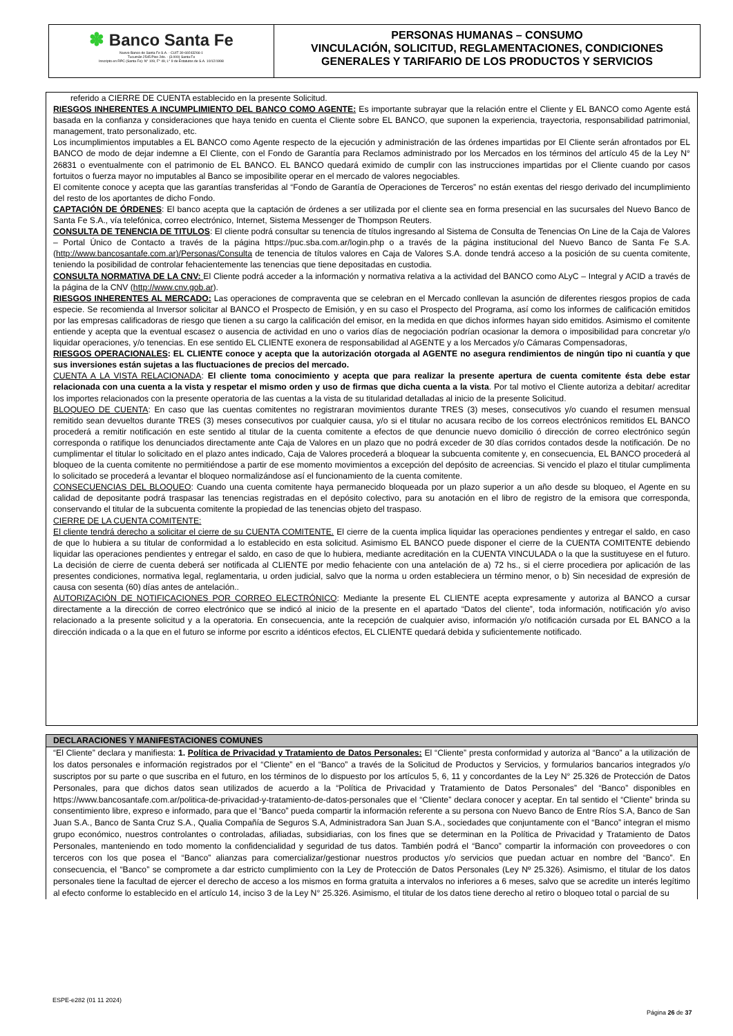✽ Banco Santa Fe
Nuevo Banco de Santa Fe S.A. - CUIT 30-69243266-1
Tucumán 2545 Piso 2do. - (3.000) Santa Fe
Inscripto en RPC (Santa Fe): N° 109, F° 49, L° 9 de Estatutos de S.A. 10/12/1998
PERSONAS HUMANAS – CONSUMO
VINCULACIÓN, SOLICITUD, REGLAMENTACIONES, CONDICIONES
GENERALES Y TARIFARIO DE LOS PRODUCTOS Y SERVICIOS
referido a CIERRE DE CUENTA establecido en la presente Solicitud.
RIESGOS INHERENTES A INCUMPLIMIENTO DEL BANCO COMO AGENTE: Es importante subrayar que la relación entre el Cliente y EL BANCO como Agente está basada en la confianza y consideraciones que haya tenido en cuenta el Cliente sobre EL BANCO, que suponen la experiencia, trayectoria, responsabilidad patrimonial, management, trato personalizado, etc.
Los incumplimientos imputables a EL BANCO como Agente respecto de la ejecución y administración de las órdenes impartidas por El Cliente serán afrontados por EL BANCO de modo de dejar indemne a El Cliente, con el Fondo de Garantía para Reclamos administrado por los Mercados en los términos del artículo 45 de la Ley N° 26831 o eventualmente con el patrimonio de EL BANCO. EL BANCO quedará eximido de cumplir con las instrucciones impartidas por el Cliente cuando por casos fortuitos o fuerza mayor no imputables al Banco se imposibilite operar en el mercado de valores negociables.
El comitente conoce y acepta que las garantías transferidas al “Fondo de Garantía de Operaciones de Terceros” no están exentas del riesgo derivado del incumplimiento del resto de los aportantes de dicho Fondo.
CAPTACIÓN DE ÓRDENES: El banco acepta que la captación de órdenes a ser utilizada por el cliente sea en forma presencial en las sucursales del Nuevo Banco de Santa Fe S.A., vía telefónica, correo electrónico, Internet, Sistema Messenger de Thompson Reuters.
CONSULTA DE TENENCIA DE TITULOS: El cliente podrá consultar su tenencia de títulos ingresando al Sistema de Consulta de Tenencias On Line de la Caja de Valores – Portal Único de Contacto a través de la página https://puc.sba.com.ar/login.php o a través de la página institucional del Nuevo Banco de Santa Fe S.A. (http://www.bancosantafe.com.ar)/Personas/Consulta de tenencia de títulos valores en Caja de Valores S.A. donde tendrá acceso a la posición de su cuenta comitente, teniendo la posibilidad de controlar fehacientemente las tenencias que tiene depositadas en custodia.
CONSULTA NORMATIVA DE LA CNV: El Cliente podrá acceder a la información y normativa relativa a la actividad del BANCO como ALyC – Integral y ACID a través de la página de la CNV (http://www.cnv.gob.ar).
RIESGOS INHERENTES AL MERCADO: Las operaciones de compraventa que se celebran en el Mercado conllevan la asunción de diferentes riesgos propios de cada especie. Se recomienda al Inversor solicitar al BANCO el Prospecto de Emisión, y en su caso el Prospecto del Programa, así como los informes de calificación emitidos por las empresas calificadoras de riesgo que tienen a su cargo la calificación del emisor, en la medida en que dichos informes hayan sido emitidos. Asimismo el comitente entiende y acepta que la eventual escasez o ausencia de actividad en uno o varios días de negociación podrían ocasionar la demora o imposibilidad para concretar y/o liquidar operaciones, y/o tenencias. En ese sentido EL CLIENTE exonera de responsabilidad al AGENTE y a los Mercados y/o Cámaras Compensadoras,
RIESGOS OPERACIONALES: EL CLIENTE conoce y acepta que la autorización otorgada al AGENTE no asegura rendimientos de ningún tipo ni cuantía y que sus inversiones están sujetas a las fluctuaciones de precios del mercado.
CUENTA A LA VISTA RELACIONADA: El cliente toma conocimiento y acepta que para realizar la presente apertura de cuenta comitente ésta debe estar relacionada con una cuenta a la vista y respetar el mismo orden y uso de firmas que dicha cuenta a la vista. Por tal motivo el Cliente autoriza a debitar/ acreditar los importes relacionados con la presente operatoria de las cuentas a la vista de su titularidad detalladas al inicio de la presente Solicitud.
BLOQUEO DE CUENTA: En caso que las cuentas comitentes no registraran movimientos durante TRES (3) meses, consecutivos y/o cuando el resumen mensual remitido sean devueltos durante TRES (3) meses consecutivos por cualquier causa, y/o si el titular no acusara recibo de los correos electrónicos remitidos EL BANCO procederá a remitir notificación en este sentido al titular de la cuenta comitente a efectos de que denuncie nuevo domicilio ó dirección de correo electrónico según corresponda o ratifique los denunciados directamente ante Caja de Valores en un plazo que no podrá exceder de 30 días corridos contados desde la notificación. De no cumplimentar el titular lo solicitado en el plazo antes indicado, Caja de Valores procederá a bloquear la subcuenta comitente y, en consecuencia, EL BANCO procederá al bloqueo de la cuenta comitente no permitiéndose a partir de ese momento movimientos a excepción del depósito de acreencias. Si vencido el plazo el titular cumplimenta lo solicitado se procederá a levantar el bloqueo normalizándose así el funcionamiento de la cuenta comitente.
CONSECUENCIAS DEL BLOQUEO: Cuando una cuenta comitente haya permanecido bloqueada por un plazo superior a un año desde su bloqueo, el Agente en su calidad de depositante podrá traspasar las tenencias registradas en el depósito colectivo, para su anotación en el libro de registro de la emisora que corresponda, conservando el titular de la subcuenta comitente la propiedad de las tenencias objeto del traspaso.
CIERRE DE LA CUENTA COMITENTE:
El cliente tendrá derecho a solicitar el cierre de su CUENTA COMITENTE. El cierre de la cuenta implica liquidar las operaciones pendientes y entregar el saldo, en caso de que lo hubiera a su titular de conformidad a lo establecido en esta solicitud. Asimismo EL BANCO puede disponer el cierre de la CUENTA COMITENTE debiendo liquidar las operaciones pendientes y entregar el saldo, en caso de que lo hubiera, mediante acreditación en la CUENTA VINCULADA o la que la sustituyese en el futuro. La decisión de cierre de cuenta deberá ser notificada al CLIENTE por medio fehaciente con una antelación de a) 72 hs., si el cierre procediera por aplicación de las presentes condiciones, normativa legal, reglamentaria, u orden judicial, salvo que la norma u orden estableciera un término menor, o b) Sin necesidad de expresión de causa con sesenta (60) días antes de antelación..
AUTORIZACIÓN DE NOTIFICACIONES POR CORREO ELECTRÓNICO: Mediante la presente EL CLIENTE acepta expresamente y autoriza al BANCO a cursar directamente a la dirección de correo electrónico que se indicó al inicio de la presente en el apartado “Datos del cliente”, toda información, notificación y/o aviso relacionado a la presente solicitud y a la operatoria. En consecuencia, ante la recepción de cualquier aviso, información y/o notificación cursada por EL BANCO a la dirección indicada o a la que en el futuro se informe por escrito a idénticos efectos, EL CLIENTE quedará debida y suficientemente notificado.
DECLARACIONES Y MANIFESTACIONES COMUNES
“El Cliente” declara y manifiesta: 1. Política de Privacidad y Tratamiento de Datos Personales: El “Cliente” presta conformidad y autoriza al “Banco” a la utilización de los datos personales e información registrados por el “Cliente” en el “Banco” a través de la Solicitud de Productos y Servicios, y formularios bancarios integrados y/o suscriptos por su parte o que suscriba en el futuro, en los términos de lo dispuesto por los artículos 5, 6, 11 y concordantes de la Ley N° 25.326 de Protección de Datos Personales, para que dichos datos sean utilizados de acuerdo a la “Política de Privacidad y Tratamiento de Datos Personales” del “Banco” disponibles en https://www.bancosantafe.com.ar/politica-de-privacidad-y-tratamiento-de-datos-personales que el “Cliente” declara conocer y aceptar. En tal sentido el “Cliente” brinda su consentimiento libre, expreso e informado, para que el “Banco” pueda compartir la información referente a su persona con Nuevo Banco de Entre Ríos S.A, Banco de San Juan S.A., Banco de Santa Cruz S.A., Qualia Compañía de Seguros S.A, Administradora San Juan S.A., sociedades que conjuntamente con el “Banco” integran el mismo grupo económico, nuestros controlantes o controladas, afiliadas, subsidiarias, con los fines que se determinan en la Política de Privacidad y Tratamiento de Datos Personales, manteniendo en todo momento la confidencialidad y seguridad de tus datos. También podrá el “Banco” compartir la información con proveedores o con terceros con los que posea el “Banco” alianzas para comercializar/gestionar nuestros productos y/o servicios que puedan actuar en nombre del “Banco”. En consecuencia, el “Banco” se compromete a dar estricto cumplimiento con la Ley de Protección de Datos Personales (Ley Nº 25.326). Asimismo, el titular de los datos personales tiene la facultad de ejercer el derecho de acceso a los mismos en forma gratuita a intervalos no inferiores a 6 meses, salvo que se acredite un interés legítimo al efecto conforme lo establecido en el artículo 14, inciso 3 de la Ley N° 25.326. Asimismo, el titular de los datos tiene derecho al retiro o bloqueo total o parcial de su
ESPE-e282 (01 11 2024)
Página 26 de 37